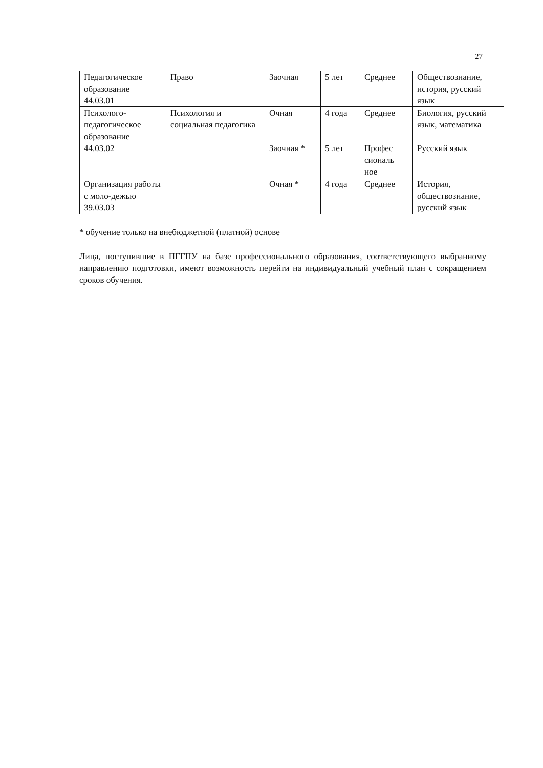27
| Педагогическое образование 44.03.01 | Право | Заочная | 5 лет | Среднее | Обществознание, история, русский язык |
| Психолого-педагогическое образование 44.03.02 | Психология и социальная педагогика | Очная Заочная * | 4 года 5 лет | Среднее Профес сиональ ное | Биология, русский язык, математика Русский язык |
| Организация работы с моло-дежью 39.03.03 | | Очная * | 4 года | Среднее | История, обществознание, русский язык |
* обучение только на внебюджетной (платной) основе
Лица, поступившие в ПГГПУ на базе профессионального образования, соответствующего выбранному направлению подготовки, имеют возможность перейти на индивидуальный учебный план с сокращением сроков обучения.